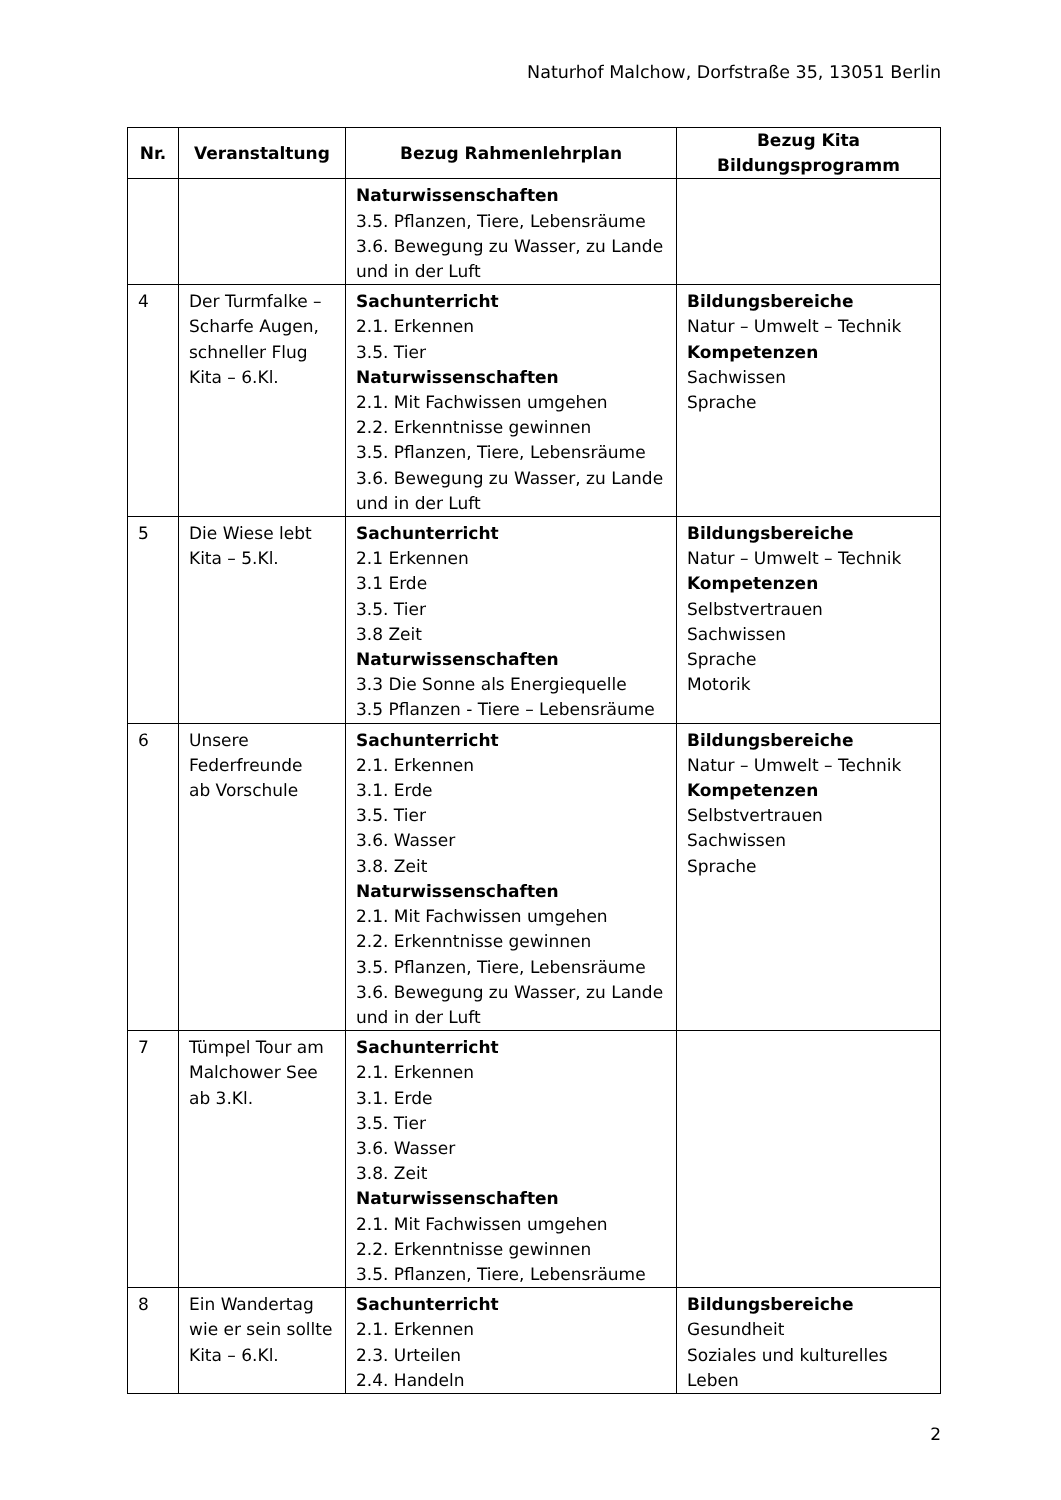Naturhof Malchow, Dorfstraße 35, 13051 Berlin
| Nr. | Veranstaltung | Bezug Rahmenlehrplan | Bezug Kita Bildungsprogramm |
| --- | --- | --- | --- |
| | | Naturwissenschaften 3.5. Pflanzen, Tiere, Lebensräume 3.6. Bewegung zu Wasser, zu Lande und in der Luft | |
| 4 | Der Turmfalke – Scharfe Augen, schneller Flug Kita – 6.Kl. | Sachunterricht 2.1. Erkennen 3.5. Tier Naturwissenschaften 2.1. Mit Fachwissen umgehen 2.2. Erkenntnisse gewinnen 3.5. Pflanzen, Tiere, Lebensräume 3.6. Bewegung zu Wasser, zu Lande und in der Luft | Bildungsbereiche Natur – Umwelt – Technik Kompetenzen Sachwissen Sprache |
| 5 | Die Wiese lebt Kita – 5.Kl. | Sachunterricht 2.1 Erkennen 3.1 Erde 3.5. Tier 3.8 Zeit Naturwissenschaften 3.3 Die Sonne als Energiequelle 3.5 Pflanzen - Tiere – Lebensräume | Bildungsbereiche Natur – Umwelt – Technik Kompetenzen Selbstvertrauen Sachwissen Sprache Motorik |
| 6 | Unsere Federfreunde ab Vorschule | Sachunterricht 2.1. Erkennen 3.1. Erde 3.5. Tier 3.6. Wasser 3.8. Zeit Naturwissenschaften 2.1. Mit Fachwissen umgehen 2.2. Erkenntnisse gewinnen 3.5. Pflanzen, Tiere, Lebensräume 3.6. Bewegung zu Wasser, zu Lande und in der Luft | Bildungsbereiche Natur – Umwelt – Technik Kompetenzen Selbstvertrauen Sachwissen Sprache |
| 7 | Tümpel Tour am Malchower See ab 3.Kl. | Sachunterricht 2.1. Erkennen 3.1. Erde 3.5. Tier 3.6. Wasser 3.8. Zeit Naturwissenschaften 2.1. Mit Fachwissen umgehen 2.2. Erkenntnisse gewinnen 3.5. Pflanzen, Tiere, Lebensräume | |
| 8 | Ein Wandertag wie er sein sollte Kita – 6.Kl. | Sachunterricht 2.1. Erkennen 2.3. Urteilen 2.4. Handeln | Bildungsbereiche Gesundheit Soziales und kulturelles Leben |
2